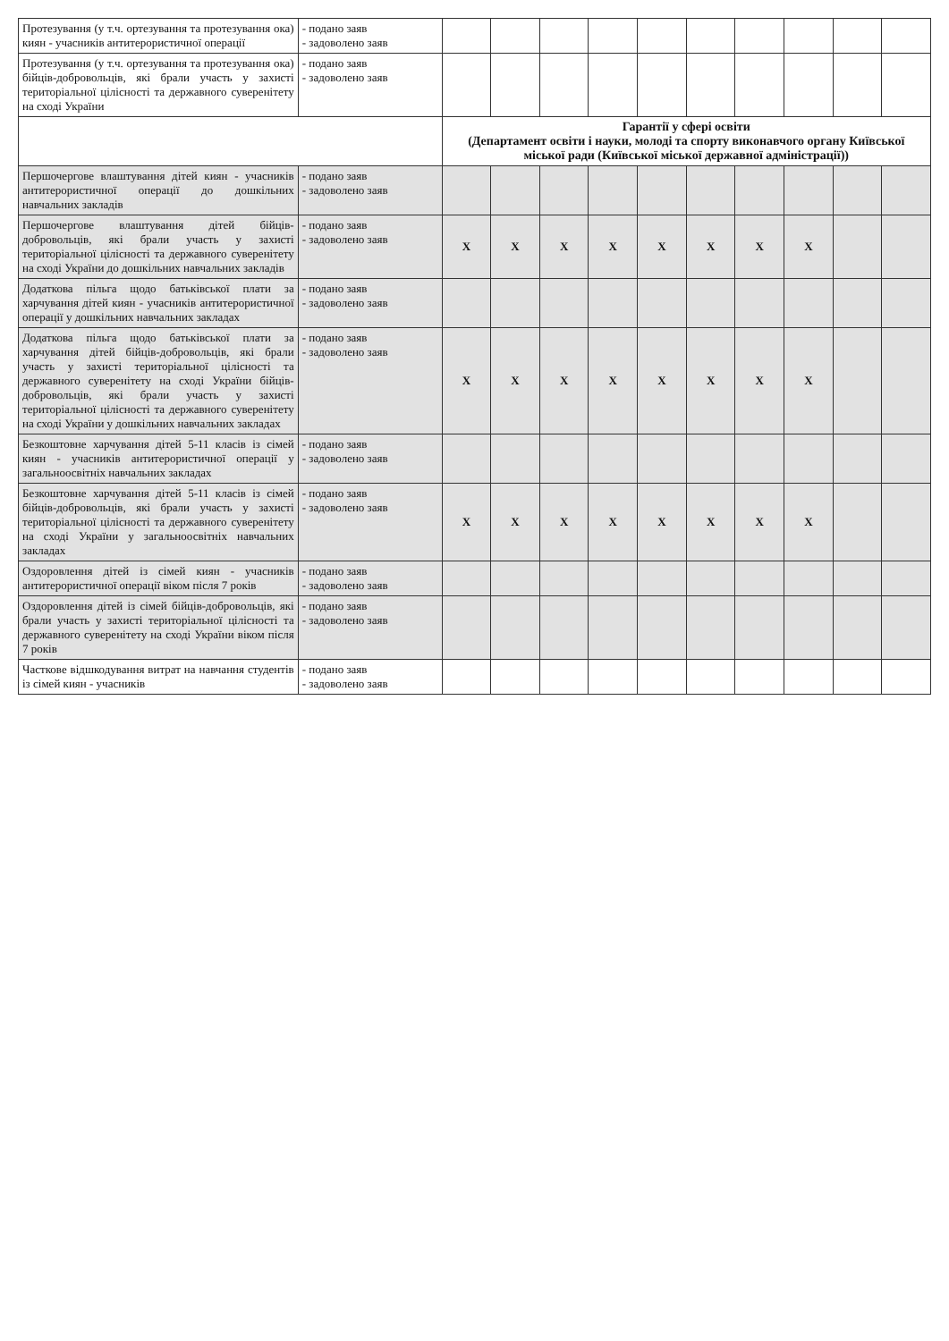| Протезування (у т.ч. ортезування та протезування ока) киян - учасників антитерористичної операції | - подано заяв - задоволено заяв | | | | | | | | | | |
| Протезування (у т.ч. ортезування та протезування ока) бійців-добровольців, які брали участь у захисті територіальної цілісності та державного суверенітету на сході України | - подано заяв - задоволено заяв | | | | | | | | | | |
| | | Гарантії у сфері освіти (Департамент освіти і науки, молоді та спорту виконавчого органу Київської міської ради (Київської міської державної адміністрації)) | | | | | | | | | |
| Першочергове влаштування дітей киян - учасників антитерористичної операції до дошкільних навчальних закладів | - подано заяв - задоволено заяв | | | | | | | | | | |
| Першочергове влаштування дітей бійців-добровольців, які брали участь у захисті територіальної цілісності та державного суверенітету на сході України до дошкільних навчальних закладів | - подано заяв - задоволено заяв | X | X | X | X | X | X | X | X | | |
| Додаткова пільга щодо батьківської плати за харчування дітей киян - учасників антитерористичної операції у дошкільних навчальних закладах | - подано заяв - задоволено заяв | | | | | | | | | | |
| Додаткова пільга щодо батьківської плати за харчування дітей бійців-добровольців, які брали участь у захисті територіальної цілісності та державного суверенітету на сході України бійців-добровольців, які брали участь у захисті територіальної цілісності та державного суверенітету на сході України у дошкільних навчальних закладах | - подано заяв - задоволено заяв | X | X | X | X | X | X | X | X | | |
| Безкоштовне харчування дітей 5-11 класів із сімей киян - учасників антитерористичної операції у загальноосвітніх навчальних закладах | - подано заяв - задоволено заяв | | | | | | | | | | |
| Безкоштовне харчування дітей 5-11 класів із сімей бійців-добровольців, які брали участь у захисті територіальної цілісності та державного суверенітету на сході України у загальноосвітніх навчальних закладах | - подано заяв - задоволено заяв | X | X | X | X | X | X | X | X | | |
| Оздоровлення дітей із сімей киян - учасників антитерористичної операції віком після 7 років | - подано заяв - задоволено заяв | | | | | | | | | | |
| Оздоровлення дітей із сімей бійців-добровольців, які брали участь у захисті територіальної цілісності та державного суверенітету на сході України віком після 7 років | - подано заяв - задоволено заяв | | | | | | | | | | |
| Часткове відшкодування витрат на навчання студентів із сімей киян - учасників | - подано заяв - задоволено заяв | | | | | | | | | | |